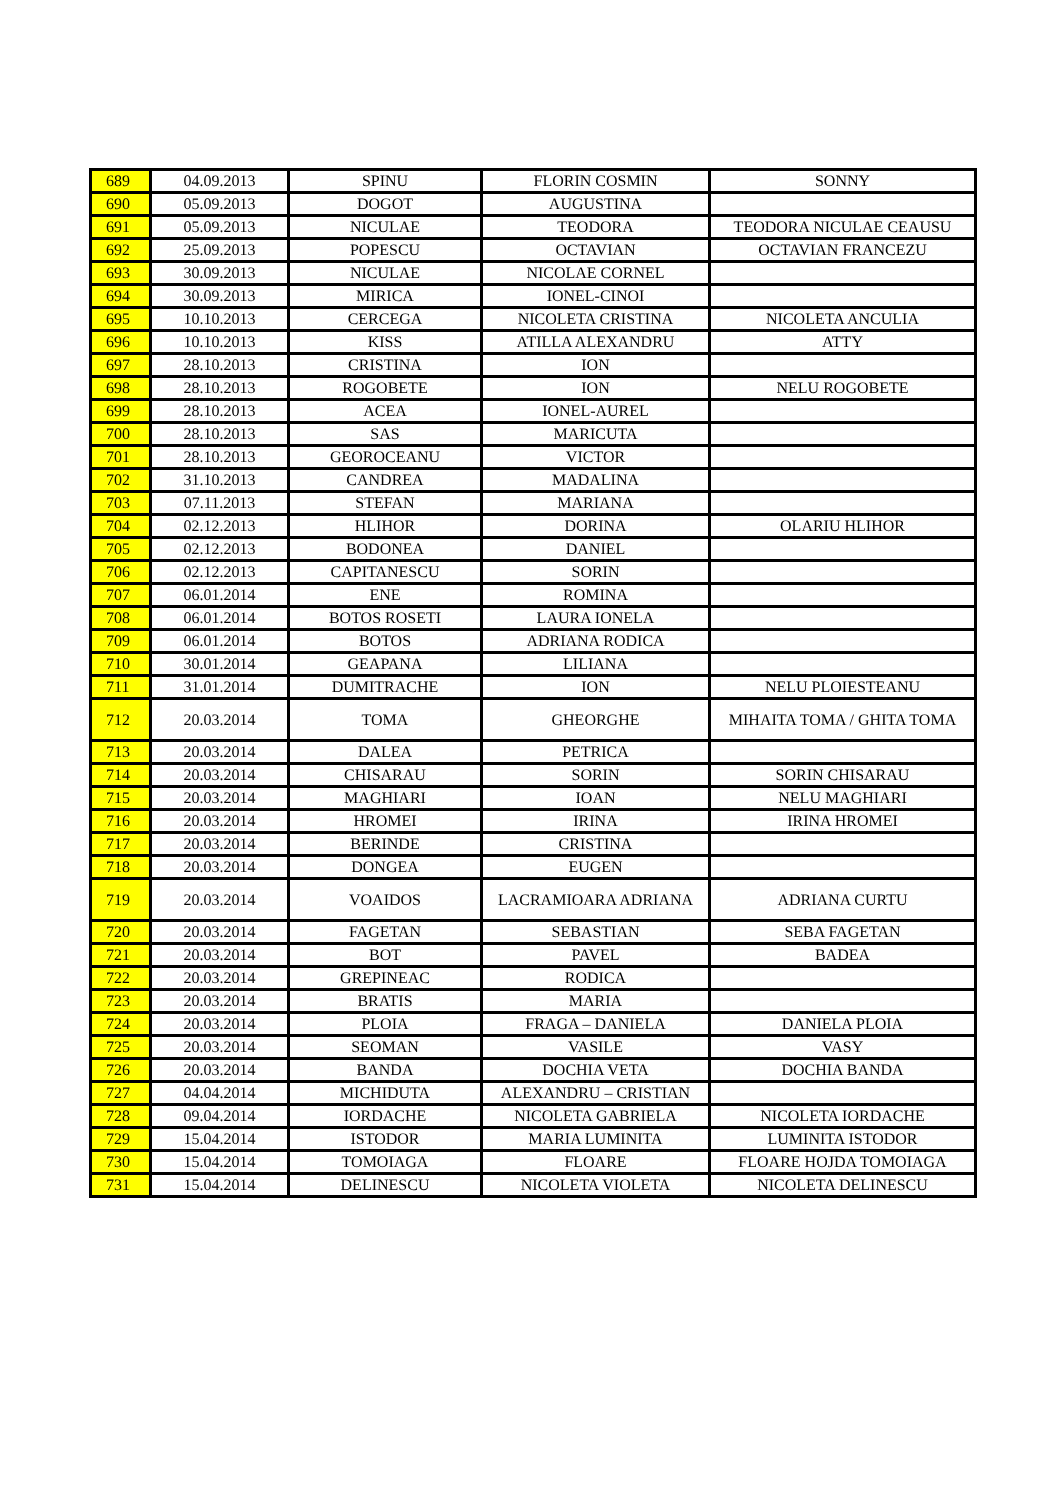| 689 | 04.09.2013 | SPINU | FLORIN COSMIN | SONNY |
| 690 | 05.09.2013 | DOGOT | AUGUSTINA | |
| 691 | 05.09.2013 | NICULAE | TEODORA | TEODORA NICULAE CEAUSU |
| 692 | 25.09.2013 | POPESCU | OCTAVIAN | OCTAVIAN FRANCEZU |
| 693 | 30.09.2013 | NICULAE | NICOLAE CORNEL | |
| 694 | 30.09.2013 | MIRICA | IONEL-CINOI | |
| 695 | 10.10.2013 | CERCEGA | NICOLETA CRISTINA | NICOLETA ANCULIA |
| 696 | 10.10.2013 | KISS | ATILLA ALEXANDRU | ATTY |
| 697 | 28.10.2013 | CRISTINA | ION | |
| 698 | 28.10.2013 | ROGOBETE | ION | NELU ROGOBETE |
| 699 | 28.10.2013 | ACEA | IONEL-AUREL | |
| 700 | 28.10.2013 | SAS | MARICUTA | |
| 701 | 28.10.2013 | GEOROCEANU | VICTOR | |
| 702 | 31.10.2013 | CANDREA | MADALINA | |
| 703 | 07.11.2013 | STEFAN | MARIANA | |
| 704 | 02.12.2013 | HLIHOR | DORINA | OLARIU HLIHOR |
| 705 | 02.12.2013 | BODONEA | DANIEL | |
| 706 | 02.12.2013 | CAPITANESCU | SORIN | |
| 707 | 06.01.2014 | ENE | ROMINA | |
| 708 | 06.01.2014 | BOTOS ROSETI | LAURA IONELA | |
| 709 | 06.01.2014 | BOTOS | ADRIANA RODICA | |
| 710 | 30.01.2014 | GEAPANA | LILIANA | |
| 711 | 31.01.2014 | DUMITRACHE | ION | NELU PLOIESTEANU |
| 712 | 20.03.2014 | TOMA | GHEORGHE | MIHAITA TOMA / GHITA TOMA |
| 713 | 20.03.2014 | DALEA | PETRICA | |
| 714 | 20.03.2014 | CHISARAU | SORIN | SORIN CHISARAU |
| 715 | 20.03.2014 | MAGHIARI | IOAN | NELU MAGHIARI |
| 716 | 20.03.2014 | HROMEI | IRINA | IRINA HROMEI |
| 717 | 20.03.2014 | BERINDE | CRISTINA | |
| 718 | 20.03.2014 | DONGEA | EUGEN | |
| 719 | 20.03.2014 | VOAIDOS | LACRAMIOARA ADRIANA | ADRIANA CURTU |
| 720 | 20.03.2014 | FAGETAN | SEBASTIAN | SEBA FAGETAN |
| 721 | 20.03.2014 | BOT | PAVEL | BADEA |
| 722 | 20.03.2014 | GREPINEAC | RODICA | |
| 723 | 20.03.2014 | BRATIS | MARIA | |
| 724 | 20.03.2014 | PLOIA | FRAGA – DANIELA | DANIELA PLOIA |
| 725 | 20.03.2014 | SEOMAN | VASILE | VASY |
| 726 | 20.03.2014 | BANDA | DOCHIA VETA | DOCHIA BANDA |
| 727 | 04.04.2014 | MICHIDUTA | ALEXANDRU – CRISTIAN | |
| 728 | 09.04.2014 | IORDACHE | NICOLETA GABRIELA | NICOLETA IORDACHE |
| 729 | 15.04.2014 | ISTODOR | MARIA LUMINITA | LUMINITA ISTODOR |
| 730 | 15.04.2014 | TOMOIAGA | FLOARE | FLOARE HOJDA TOMOIAGA |
| 731 | 15.04.2014 | DELINESCU | NICOLETA VIOLETA | NICOLETA DELINESCU |